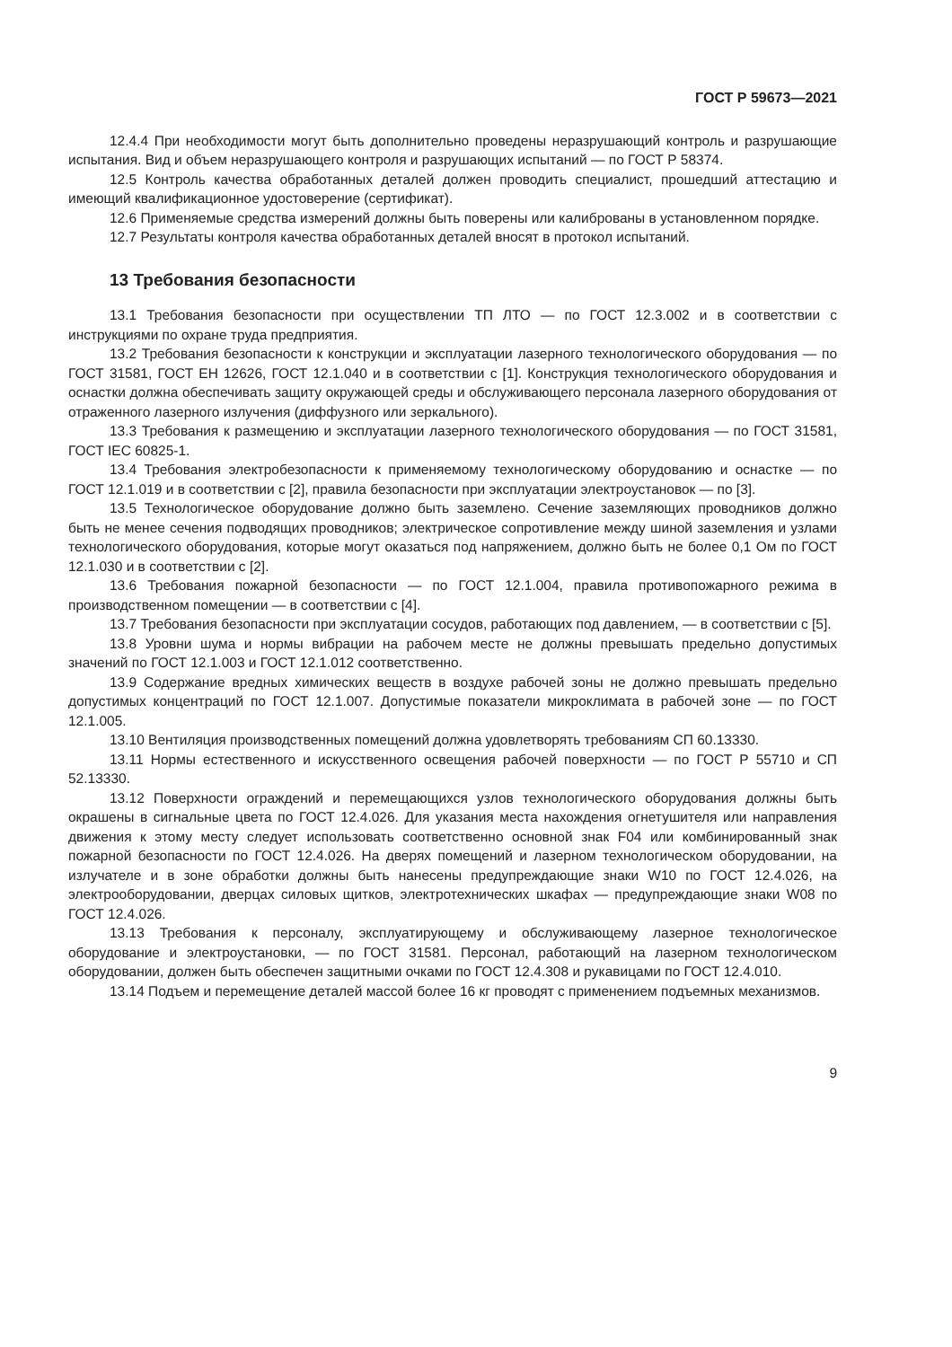ГОСТ Р 59673—2021
12.4.4 При необходимости могут быть дополнительно проведены неразрушающий контроль и разрушающие испытания. Вид и объем неразрушающего контроля и разрушающих испытаний — по ГОСТ Р 58374.
12.5 Контроль качества обработанных деталей должен проводить специалист, прошедший аттестацию и имеющий квалификационное удостоверение (сертификат).
12.6 Применяемые средства измерений должны быть поверены или калиброваны в установленном порядке.
12.7 Результаты контроля качества обработанных деталей вносят в протокол испытаний.
13 Требования безопасности
13.1 Требования безопасности при осуществлении ТП ЛТО — по ГОСТ 12.3.002 и в соответствии с инструкциями по охране труда предприятия.
13.2 Требования безопасности к конструкции и эксплуатации лазерного технологического оборудования — по ГОСТ 31581, ГОСТ ЕН 12626, ГОСТ 12.1.040 и в соответствии с [1]. Конструкция технологического оборудования и оснастки должна обеспечивать защиту окружающей среды и обслуживающего персонала лазерного оборудования от отраженного лазерного излучения (диффузного или зеркального).
13.3 Требования к размещению и эксплуатации лазерного технологического оборудования — по ГОСТ 31581, ГОСТ IEC 60825-1.
13.4 Требования электробезопасности к применяемому технологическому оборудованию и оснастке — по ГОСТ 12.1.019 и в соответствии с [2], правила безопасности при эксплуатации электроустановок — по [3].
13.5 Технологическое оборудование должно быть заземлено. Сечение заземляющих проводников должно быть не менее сечения подводящих проводников; электрическое сопротивление между шиной заземления и узлами технологического оборудования, которые могут оказаться под напряжением, должно быть не более 0,1 Ом по ГОСТ 12.1.030 и в соответствии с [2].
13.6 Требования пожарной безопасности — по ГОСТ 12.1.004, правила противопожарного режима в производственном помещении — в соответствии с [4].
13.7 Требования безопасности при эксплуатации сосудов, работающих под давлением, — в соответствии с [5].
13.8 Уровни шума и нормы вибрации на рабочем месте не должны превышать предельно допустимых значений по ГОСТ 12.1.003 и ГОСТ 12.1.012 соответственно.
13.9 Содержание вредных химических веществ в воздухе рабочей зоны не должно превышать предельно допустимых концентраций по ГОСТ 12.1.007. Допустимые показатели микроклимата в рабочей зоне — по ГОСТ 12.1.005.
13.10 Вентиляция производственных помещений должна удовлетворять требованиям СП 60.13330.
13.11 Нормы естественного и искусственного освещения рабочей поверхности — по ГОСТ Р 55710 и СП 52.13330.
13.12 Поверхности ограждений и перемещающихся узлов технологического оборудования должны быть окрашены в сигнальные цвета по ГОСТ 12.4.026. Для указания места нахождения огнетушителя или направления движения к этому месту следует использовать соответственно основной знак F04 или комбинированный знак пожарной безопасности по ГОСТ 12.4.026. На дверях помещений и лазерном технологическом оборудовании, на излучателе и в зоне обработки должны быть нанесены предупреждающие знаки W10 по ГОСТ 12.4.026, на электрооборудовании, дверцах силовых щитков, электротехнических шкафах — предупреждающие знаки W08 по ГОСТ 12.4.026.
13.13 Требования к персоналу, эксплуатирующему и обслуживающему лазерное технологическое оборудование и электроустановки, — по ГОСТ 31581. Персонал, работающий на лазерном технологическом оборудовании, должен быть обеспечен защитными очками по ГОСТ 12.4.308 и рукавицами по ГОСТ 12.4.010.
13.14 Подъем и перемещение деталей массой более 16 кг проводят с применением подъемных механизмов.
9